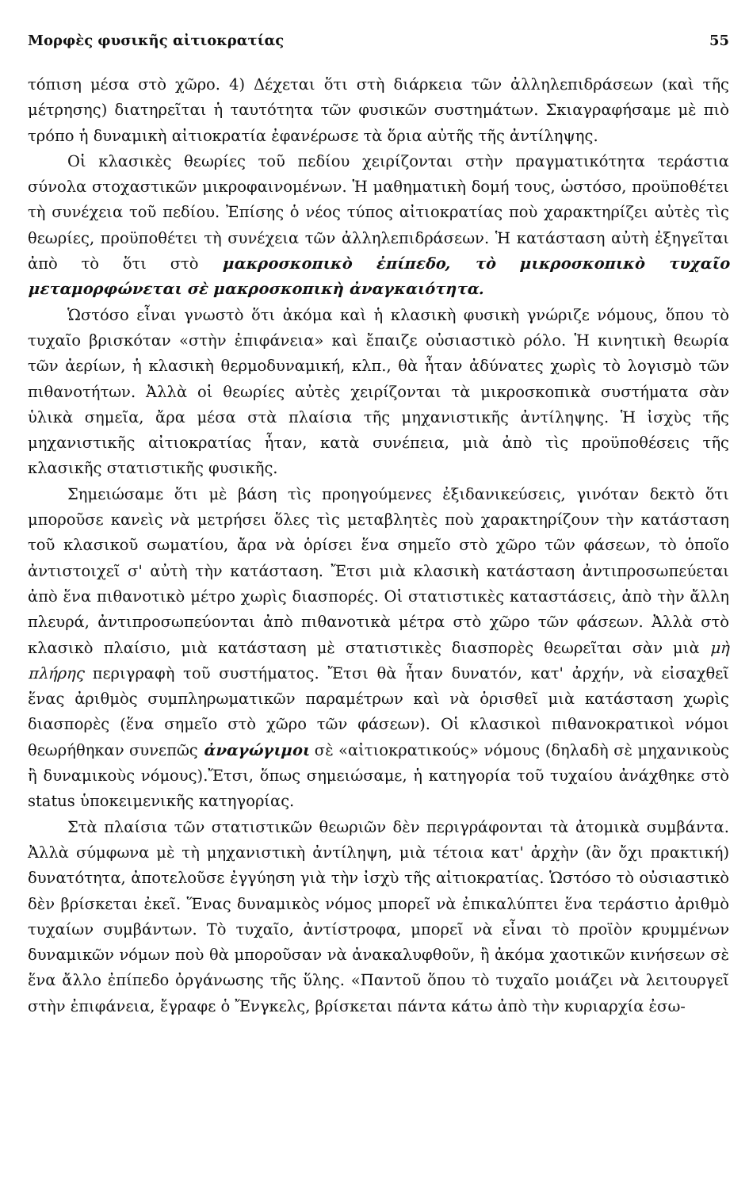Μορφὲς φυσικῆς αἰτιοκρατίας 55
τόπιση μέσα στὸ χῶρο. 4) Δέχεται ὅτι στὴ διάρκεια τῶν ἀλληλεπιδράσεων (καὶ τῆς μέτρησης) διατηρεῖται ἡ ταυτότητα τῶν φυσικῶν συστημάτων. Σκιαγραφήσαμε μὲ πιὸ τρόπο ἡ δυναμικὴ αἰτιοκρατία ἐφανέρωσε τὰ ὅρια αὐτῆς τῆς ἀντίληψης.
Οἱ κλασικὲς θεωρίες τοῦ πεδίου χειρίζονται στὴν πραγματικότητα τεράστια σύνολα στοχαστικῶν μικροφαινομένων. Ἡ μαθηματικὴ δομή τους, ὡστόσο, προϋποθέτει τὴ συνέχεια τοῦ πεδίου. Ἐπίσης ὁ νέος τύπος αἰτιοκρατίας ποὺ χαρακτηρίζει αὐτὲς τὶς θεωρίες, προϋποθέτει τὴ συνέχεια τῶν ἀλληλεπιδράσεων. Ἡ κατάσταση αὐτὴ ἐξηγεῖται ἀπὸ τὸ ὅτι στὸ μακροσκοπικὸ ἐπίπεδο, τὸ μικροσκοπικὸ τυχαῖο μεταμορφώνεται σὲ μακροσκοπικὴ ἀναγκαιότητα.
Ὡστόσο εἶναι γνωστὸ ὅτι ἀκόμα καὶ ἡ κλασικὴ φυσικὴ γνώριζε νόμους, ὅπου τὸ τυχαῖο βρισκόταν «στὴν ἐπιφάνεια» καὶ ἔπαιζε οὐσιαστικὸ ρόλο. Ἡ κινητικὴ θεωρία τῶν ἀερίων, ἡ κλασικὴ θερμοδυναμική, κλπ., θὰ ἦταν ἀδύνατες χωρὶς τὸ λογισμὸ τῶν πιθανοτήτων. Ἀλλὰ οἱ θεωρίες αὐτὲς χειρίζονται τὰ μικροσκοπικὰ συστήματα σὰν ὑλικὰ σημεῖα, ἄρα μέσα στὰ πλαίσια τῆς μηχανιστικῆς ἀντίληψης. Ἡ ἰσχὺς τῆς μηχανιστικῆς αἰτιοκρατίας ἦταν, κατὰ συνέπεια, μιὰ ἀπὸ τὶς προϋποθέσεις τῆς κλασικῆς στατιστικῆς φυσικῆς.
Σημειώσαμε ὅτι μὲ βάση τὶς προηγούμενες ἐξιδανικεύσεις, γινόταν δεκτὸ ὅτι μποροῦσε κανεὶς νὰ μετρήσει ὅλες τὶς μεταβλητὲς ποὺ χαρακτηρίζουν τὴν κατάσταση τοῦ κλασικοῦ σωματίου, ἄρα νὰ ὁρίσει ἕνα σημεῖο στὸ χῶρο τῶν φάσεων, τὸ ὁποῖο ἀντιστοιχεῖ σ' αὐτὴ τὴν κατάσταση. Ἔτσι μιὰ κλασικὴ κατάσταση ἀντιπροσωπεύεται ἀπὸ ἕνα πιθανοτικὸ μέτρο χωρὶς διασπορές. Οἱ στατιστικὲς καταστάσεις, ἀπὸ τὴν ἄλλη πλευρά, ἀντιπροσωπεύονται ἀπὸ πιθανοτικὰ μέτρα στὸ χῶρο τῶν φάσεων. Ἀλλὰ στὸ κλασικὸ πλαίσιο, μιὰ κατάσταση μὲ στατιστικὲς διασπορὲς θεωρεῖται σὰν μιὰ μὴ πλήρης περιγραφὴ τοῦ συστήματος. Ἔτσι θὰ ἦταν δυνατόν, κατ' ἀρχήν, νὰ εἰσαχθεῖ ἕνας ἀριθμὸς συμπληρωματικῶν παραμέτρων καὶ νὰ ὁρισθεῖ μιὰ κατάσταση χωρὶς διασπορὲς (ἕνα σημεῖο στὸ χῶρο τῶν φάσεων). Οἱ κλασικοὶ πιθανοκρατικοὶ νόμοι θεωρήθηκαν συνεπῶς ἀναγώγιμοι σὲ «αἰτιοκρατικούς» νόμους (δηλαδὴ σὲ μηχανικοὺς ἢ δυναμικοὺς νόμους).Ἔτσι, ὅπως σημειώσαμε, ἡ κατηγορία τοῦ τυχαίου ἀνάχθηκε στὸ status ὑποκειμενικῆς κατηγορίας.
Στὰ πλαίσια τῶν στατιστικῶν θεωριῶν δὲν περιγράφονται τὰ ἀτομικὰ συμβάντα. Ἀλλὰ σύμφωνα μὲ τὴ μηχανιστικὴ ἀντίληψη, μιὰ τέτοια κατ' ἀρχὴν (ἂν ὄχι πρακτική) δυνατότητα, ἀποτελοῦσε ἐγγύηση γιὰ τὴν ἰσχὺ τῆς αἰτιοκρατίας. Ὡστόσο τὸ οὐσιαστικὸ δὲν βρίσκεται ἐκεῖ. Ἕνας δυναμικὸς νόμος μπορεῖ νὰ ἐπικαλύπτει ἕνα τεράστιο ἀριθμὸ τυχαίων συμβάντων. Τὸ τυχαῖο, ἀντίστροφα, μπορεῖ νὰ εἶναι τὸ προϊὸν κρυμμένων δυναμικῶν νόμων ποὺ θὰ μποροῦσαν νὰ ἀνακαλυφθοῦν, ἢ ἀκόμα χαοτικῶν κινήσεων σὲ ἕνα ἄλλο ἐπίπεδο ὀργάνωσης τῆς ὕλης. «Παντοῦ ὅπου τὸ τυχαῖο μοιάζει νὰ λειτουργεῖ στὴν ἐπιφάνεια, ἔγραφε ὁ Ἔνγκελς, βρίσκεται πάντα κάτω ἀπὸ τὴν κυριαρχία ἐσω-